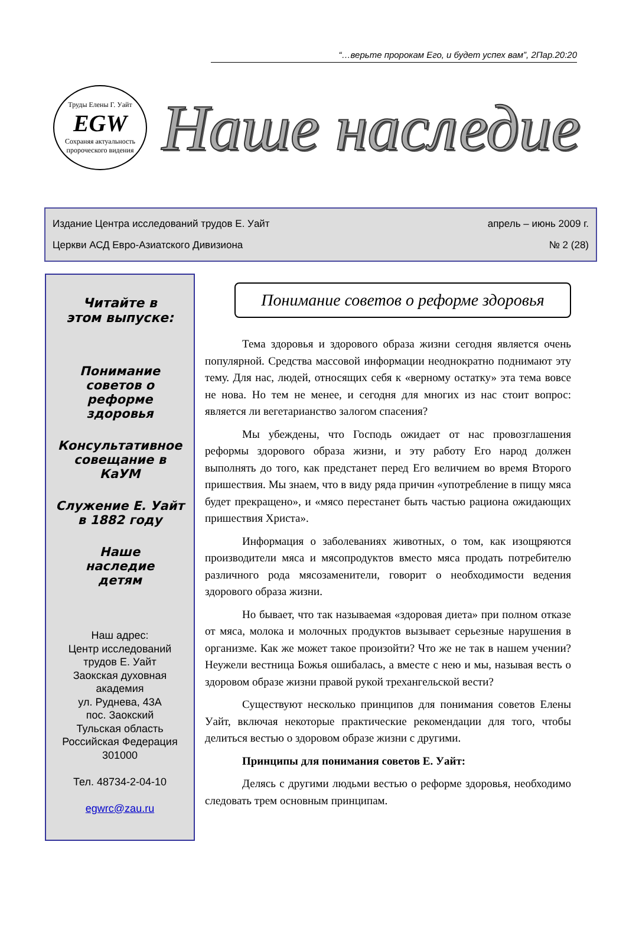“…верьте пророкам Его, и будет успех вам”, 2Пар.20:20
Труды Елены Г. Уайт
EGW
Сохраняя актуальность пророческого видения
Наше наследие
Издание Центра исследований трудов Е. Уайт апрель – июнь 2009 г.
Церкви АСД Евро-Азиатского Дивизиона № 2 (28)
Читайте в
этом выпуске:
Понимание
советов о
реформе здоровья
Консультативное совещание в КаУМ
Служение Е. Уайт
в 1882 году
Наше
наследие
детям
Наш адрес:
Центр исследований
трудов Е. Уайт
Заокская духовная
академия
ул. Руднева, 43А
пос. Заокский
Тульская область
Российская Федерация
301000
Тел. 48734-2-04-10
egwrc@zau.ru
Понимание советов о реформе здоровья
Тема здоровья и здорового образа жизни сегодня является очень популярной. Средства массовой информации неоднократно поднимают эту тему. Для нас, людей, относящих себя к «верному остатку» эта тема вовсе не нова. Но тем не менее, и сегодня для многих из нас стоит вопрос: является ли вегетарианство залогом спасения?
Мы убеждены, что Господь ожидает от нас провозглашения реформы здорового образа жизни, и эту работу Его народ должен выполнять до того, как предстанет перед Его величием во время Второго пришествия. Мы знаем, что в виду ряда причин «употребление в пищу мяса будет прекращено», и «мясо перестанет быть частью рациона ожидающих пришествия Христа».
Информация о заболеваниях животных, о том, как изощряются производители мяса и мясопродуктов вместо мяса продать потребителю различного рода мясозаменители, говорит о необходимости ведения здорового образа жизни.
Но бывает, что так называемая «здоровая диета» при полном отказе от мяса, молока и молочных продуктов вызывает серьезные нарушения в организме. Как же может такое произойти? Что же не так в нашем учении? Неужели вестница Божья ошибалась, а вместе с нею и мы, называя весть о здоровом образе жизни правой рукой трехангельской вести?
Существуют несколько принципов для понимания советов Елены Уайт, включая некоторые практические рекомендации для того, чтобы делиться вестью о здоровом образе жизни с другими.
Принципы для понимания советов Е. Уайт:
Делясь с другими людьми вестью о реформе здоровья, необходимо следовать трем основным принципам.